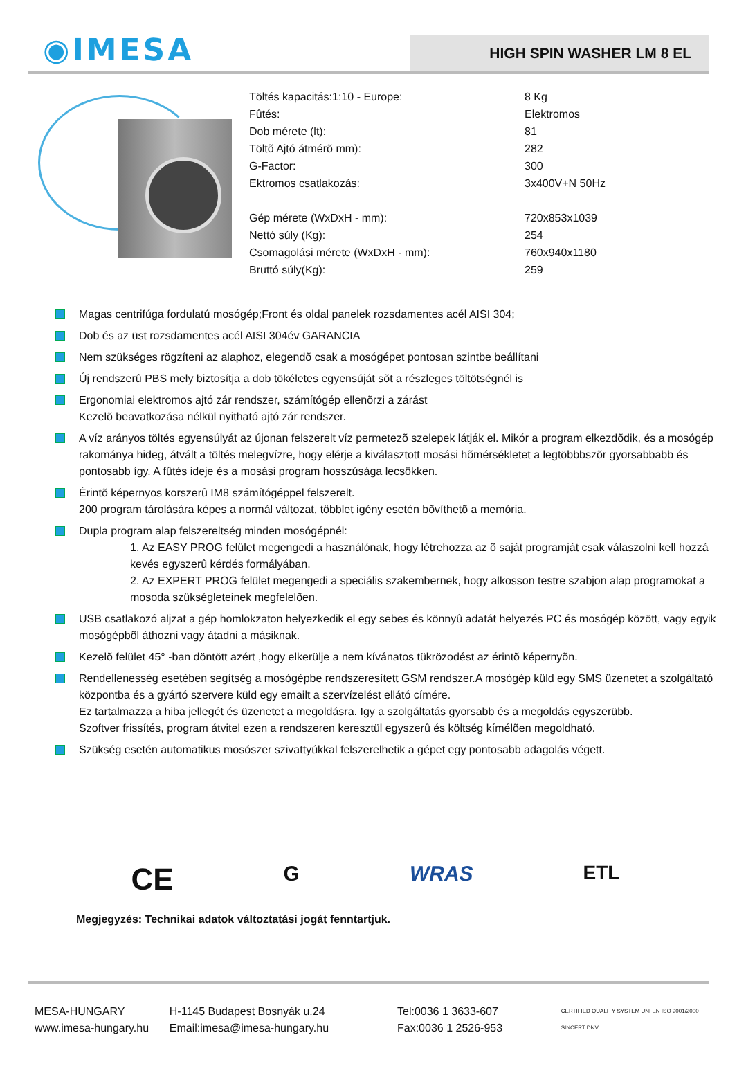◉IMESA
HIGH SPIN WASHER LM 8 EL
| Töltés kapacitás:1:10 - Europe: | 8 Kg |
| Fûtés: | Elektromos |
| Dob mérete (lt): | 81 |
| Töltõ Ajtó átmérõ mm): | 282 |
| G-Factor: | 300 |
| Ektromos csatlakozás: | 3x400V+N 50Hz |
| Gép mérete (WxDxH - mm): | 720x853x1039 |
| Nettó súly (Kg): | 254 |
| Csomagolási mérete (WxDxH - mm): | 760x940x1180 |
| Bruttó súly(Kg): | 259 |
Magas centrifúga fordulatú mosógép;Front és oldal panelek rozsdamentes acél AISI 304;
Dob és az üst rozsdamentes acél AISI 304év GARANCIA
Nem szükséges rögzíteni az alaphoz, elegendõ csak a mosógépet pontosan szintbe beállítani
Új rendszerû PBS mely biztosítja a dob tökéletes egyensúját sõt a részleges töltötségnél is
Ergonomiai elektromos ajtó zár rendszer, számítógép ellenõrzi a zárást
Kezelõ beavatkozása nélkül nyitható ajtó zár rendszer.
A víz arányos töltés egyensúlyát az újonan felszerelt víz permetezõ szelepek látják el. Mikór a program elkezdõdik, és a mosógép rakománya hideg, átvált a töltés melegvízre, hogy elérje a kiválasztott mosási hõmérsékletet a legtöbbbszõr gyorsabbabb és pontosabb így. A fûtés ideje és a mosási program hosszúsága lecsökken.
Érintõ képernyos korszerû IM8 számítógéppel felszerelt.
200 program tárolására képes a normál változat, többlet igény esetén bõvíthetõ a memória.
Dupla program alap felszereltség minden mosógépnél:
1. Az EASY PROG felület megengedi a használónak, hogy létrehozza az õ saját programját csak válaszolni kell hozzá kevés egyszerû kérdés formályában.
2. Az EXPERT PROG felület megengedi a speciális szakembernek, hogy alkosson testre szabjon alap programokat a mosoda szükségleteinek megfelelõen.
USB csatlakozó aljzat a gép homlokzaton helyezkedik el egy sebes és könnyû adatát helyezés PC és mosógép között, vagy egyik mosógépbõl áthozni vagy átadni a másiknak.
Kezelõ felület 45° -ban döntött azért ,hogy elkerülje a nem kívánatos tükrözodést az érintõ képernyõn.
Rendellenesség esetében segítség a mosógépbe rendszeresített GSM rendszer.A mosógép küld egy SMS üzenetet a szolgáltató központba és a gyártó szervere küld egy emailt a szervízelést ellátó címére.
Ez tartalmazza a hiba jellegét és üzenetet a megoldásra. Igy a szolgáltatás gyorsabb és a megoldás egyszerübb.
Szoftver frissítés, program átvitel ezen a rendszeren keresztül egyszerû és költség kímélõen megoldható.
Szükség esetén automatikus mosószer szivattyúkkal felszerelhetik a gépet egy pontosabb adagolás végett.
CE G WRAS ETL
Megjegyzés: Technikai adatok változtatási jogát fenntartjuk.
MESA-HUNGARY
www.imesa-hungary.hu
H-1145 Budapest Bosnyák u.24
Email:imesa@imesa-hungary.hu
Tel:0036 1 3633-607
Fax:0036 1 2526-953
CERTIFIED QUALITY SYSTEM UNI EN ISO 9001/2000 SINCERT DNV